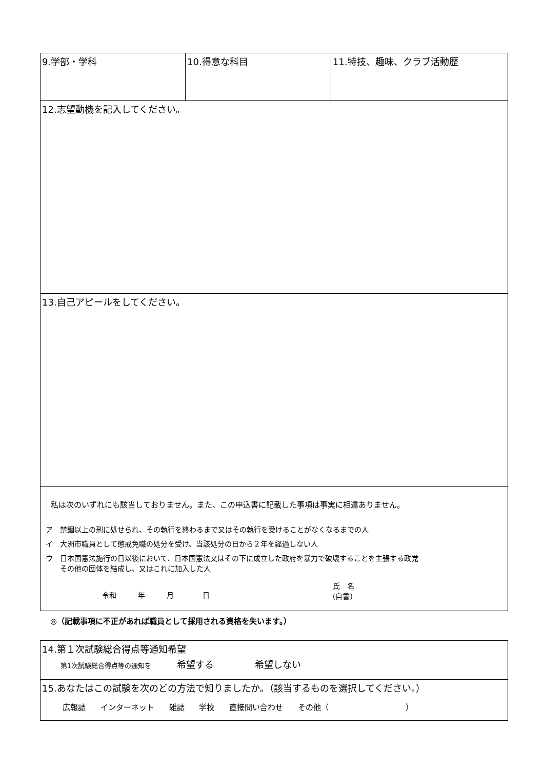| 9.学部・学科 | 10.得意な科目 | 11.特技、趣味、クラブ活動歴 |
| 12.志望動機を記入してください。 | | |
| 13.自己アピールをしてください。 | | |
| 私は次のいずれにも該当しておりません。また、この申込書に記載した事項は事実に相違ありません。 ア 禁錮以上の刑に処せられ、その執行を終わるまで又はその執行を受けることがなくなるまでの人 イ 大洲市職員として懲戒免職の処分を受け、当該処分の日から２年を経過しない人 ウ 日本国憲法施行の日以後において、日本国憲法又はその下に成立した政府を暴力で破壊することを主張する政党 その他の団体を結成し、又はこれに加入した人 令和 年 月 日 氏 名 (自書) | | |
◎（記載事項に不正があれば職員として採用される資格を失います。）
| 14.第１次試験総合得点等通知希望 第1次試験総合得点等の通知を 希望する 希望しない |
| 15.あなたはこの試験を次のどの方法で知りましたか。（該当するものを選択してください。） 広報誌 インターネット 雑誌 学校 直接問い合わせ その他（ ） |